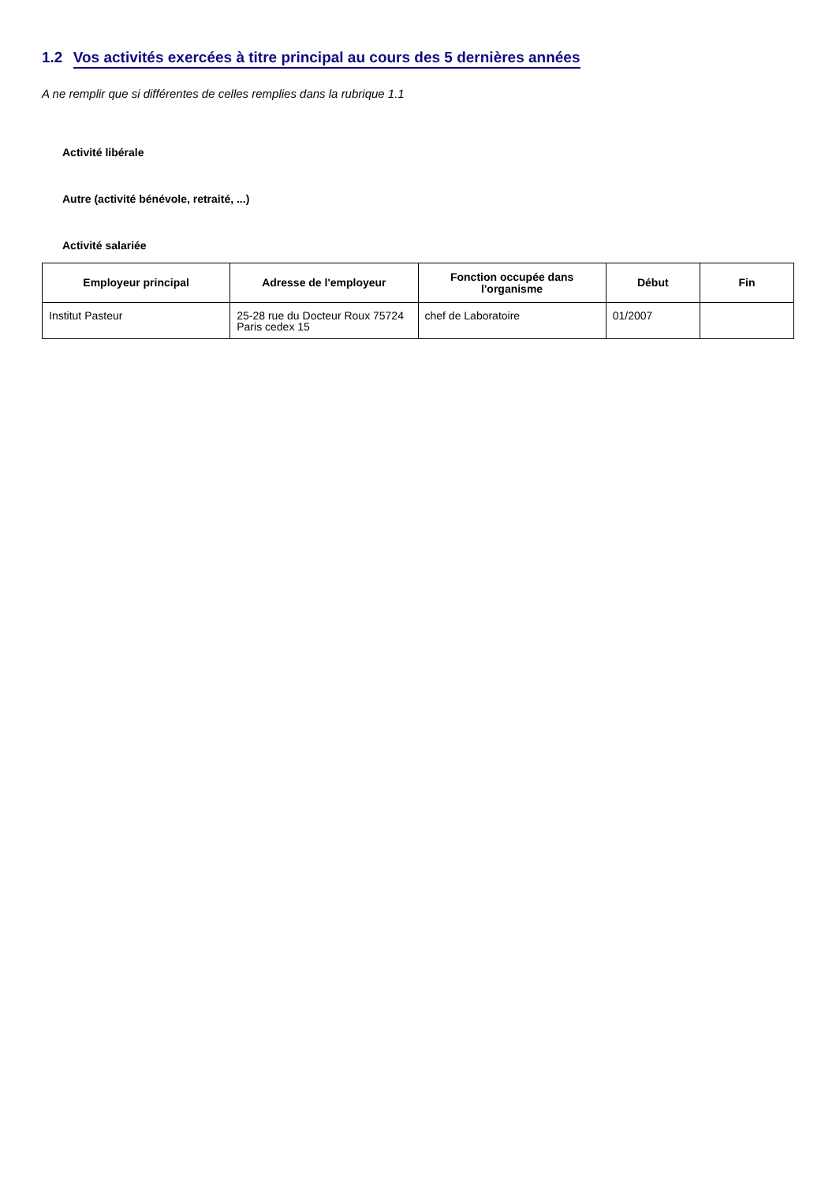1.2 Vos activités exercées à titre principal au cours des 5 dernières années
A ne remplir que si différentes de celles remplies dans la rubrique 1.1
Activité libérale
Autre (activité bénévole, retraité, ...)
Activité salariée
| Employeur principal | Adresse de l'employeur | Fonction occupée dans l'organisme | Début | Fin |
| --- | --- | --- | --- | --- |
| Institut Pasteur | 25-28 rue du Docteur Roux 75724 Paris cedex 15 | chef de Laboratoire | 01/2007 | |